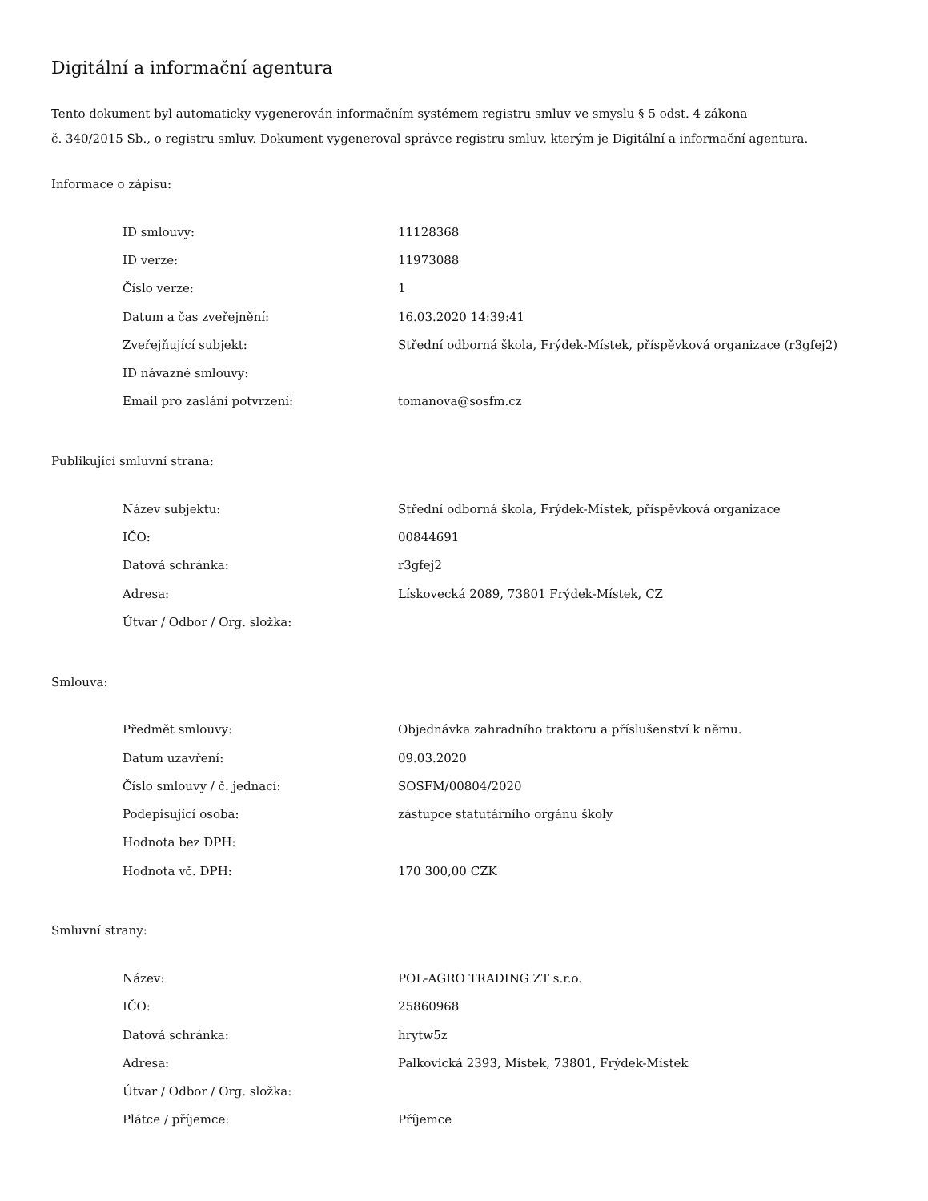Digitální a informační agentura
Tento dokument byl automaticky vygenerován informačním systémem registru smluv ve smyslu § 5 odst. 4 zákona
č. 340/2015 Sb., o registru smluv. Dokument vygeneroval správce registru smluv, kterým je Digitální a informační agentura.
Informace o zápisu:
| ID smlouvy: | 11128368 |
| ID verze: | 11973088 |
| Číslo verze: | 1 |
| Datum a čas zveřejnění: | 16.03.2020 14:39:41 |
| Zveřejňující subjekt: | Střední odborná škola, Frýdek-Místek, příspěvková organizace (r3gfej2) |
| ID návazné smlouvy: | |
| Email pro zaslání potvrzení: | tomanova@sosfm.cz |
Publikující smluvní strana:
| Název subjektu: | Střední odborná škola, Frýdek-Místek, příspěvková organizace |
| IČO: | 00844691 |
| Datová schránka: | r3gfej2 |
| Adresa: | Lískovecká 2089, 73801 Frýdek-Místek, CZ |
| Útvar / Odbor / Org. složka: | |
Smlouva:
| Předmět smlouvy: | Objednávka zahradního traktoru a příslušenství k němu. |
| Datum uzavření: | 09.03.2020 |
| Číslo smlouvy / č. jednací: | SOSFM/00804/2020 |
| Podepisující osoba: | zástupce statutárního orgánu školy |
| Hodnota bez DPH: | |
| Hodnota vč. DPH: | 170 300,00 CZK |
Smluvní strany:
| Název: | POL-AGRO TRADING ZT s.r.o. |
| IČO: | 25860968 |
| Datová schránka: | hrytw5z |
| Adresa: | Palkovická 2393, Místek, 73801, Frýdek-Místek |
| Útvar / Odbor / Org. složka: | |
| Plátce / příjemce: | Příjemce |